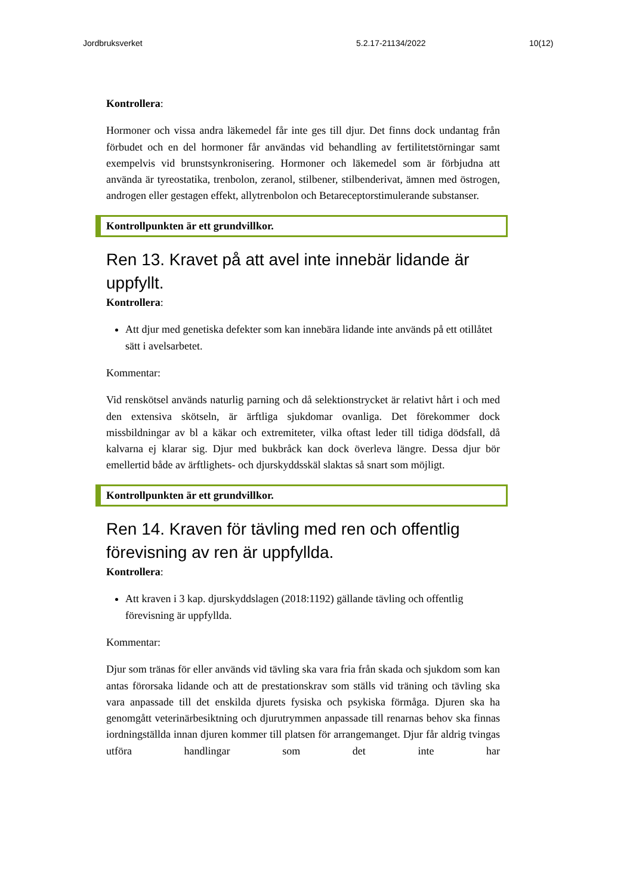Jordbruksverket 5.2.17-21134/2022 10(12)
Kontrollera:
Hormoner och vissa andra läkemedel får inte ges till djur. Det finns dock undantag från förbudet och en del hormoner får användas vid behandling av fertilitetstörningar samt exempelvis vid brunstsynkronisering. Hormoner och läkemedel som är förbjudna att använda är tyreostatika, trenbolon, zeranol, stilbener, stilbenderivat, ämnen med östrogen, androgen eller gestagen effekt, allytrenbolon och Betareceptorstimulerande substanser.
Kontrollpunkten är ett grundvillkor.
Ren 13. Kravet på att avel inte innebär lidande är uppfyllt.
Kontrollera:
Att djur med genetiska defekter som kan innebära lidande inte används på ett otillåtet sätt i avelsarbetet.
Kommentar:
Vid renskötsel används naturlig parning och då selektionstrycket är relativt hårt i och med den extensiva skötseln, är ärftliga sjukdomar ovanliga. Det förekommer dock missbildningar av bl a käkar och extremiteter, vilka oftast leder till tidiga dödsfall, då kalvarna ej klarar sig. Djur med bukbråck kan dock överleva längre. Dessa djur bör emellertid både av ärftlighets- och djurskyddsskäl slaktas så snart som möjligt.
Kontrollpunkten är ett grundvillkor.
Ren 14. Kraven för tävling med ren och offentlig förevisning av ren är uppfyllda.
Kontrollera:
Att kraven i 3 kap. djurskyddslagen (2018:1192) gällande tävling och offentlig förevisning är uppfyllda.
Kommentar:
Djur som tränas för eller används vid tävling ska vara fria från skada och sjukdom som kan antas förorsaka lidande och att de prestationskrav som ställs vid träning och tävling ska vara anpassade till det enskilda djurets fysiska och psykiska förmåga. Djuren ska ha genomgått veterinärbesiktning och djurutrymmen anpassade till renarnas behov ska finnas iordningställda innan djuren kommer till platsen för arrangemanget. Djur får aldrig tvingas utföra handlingar som det inte har